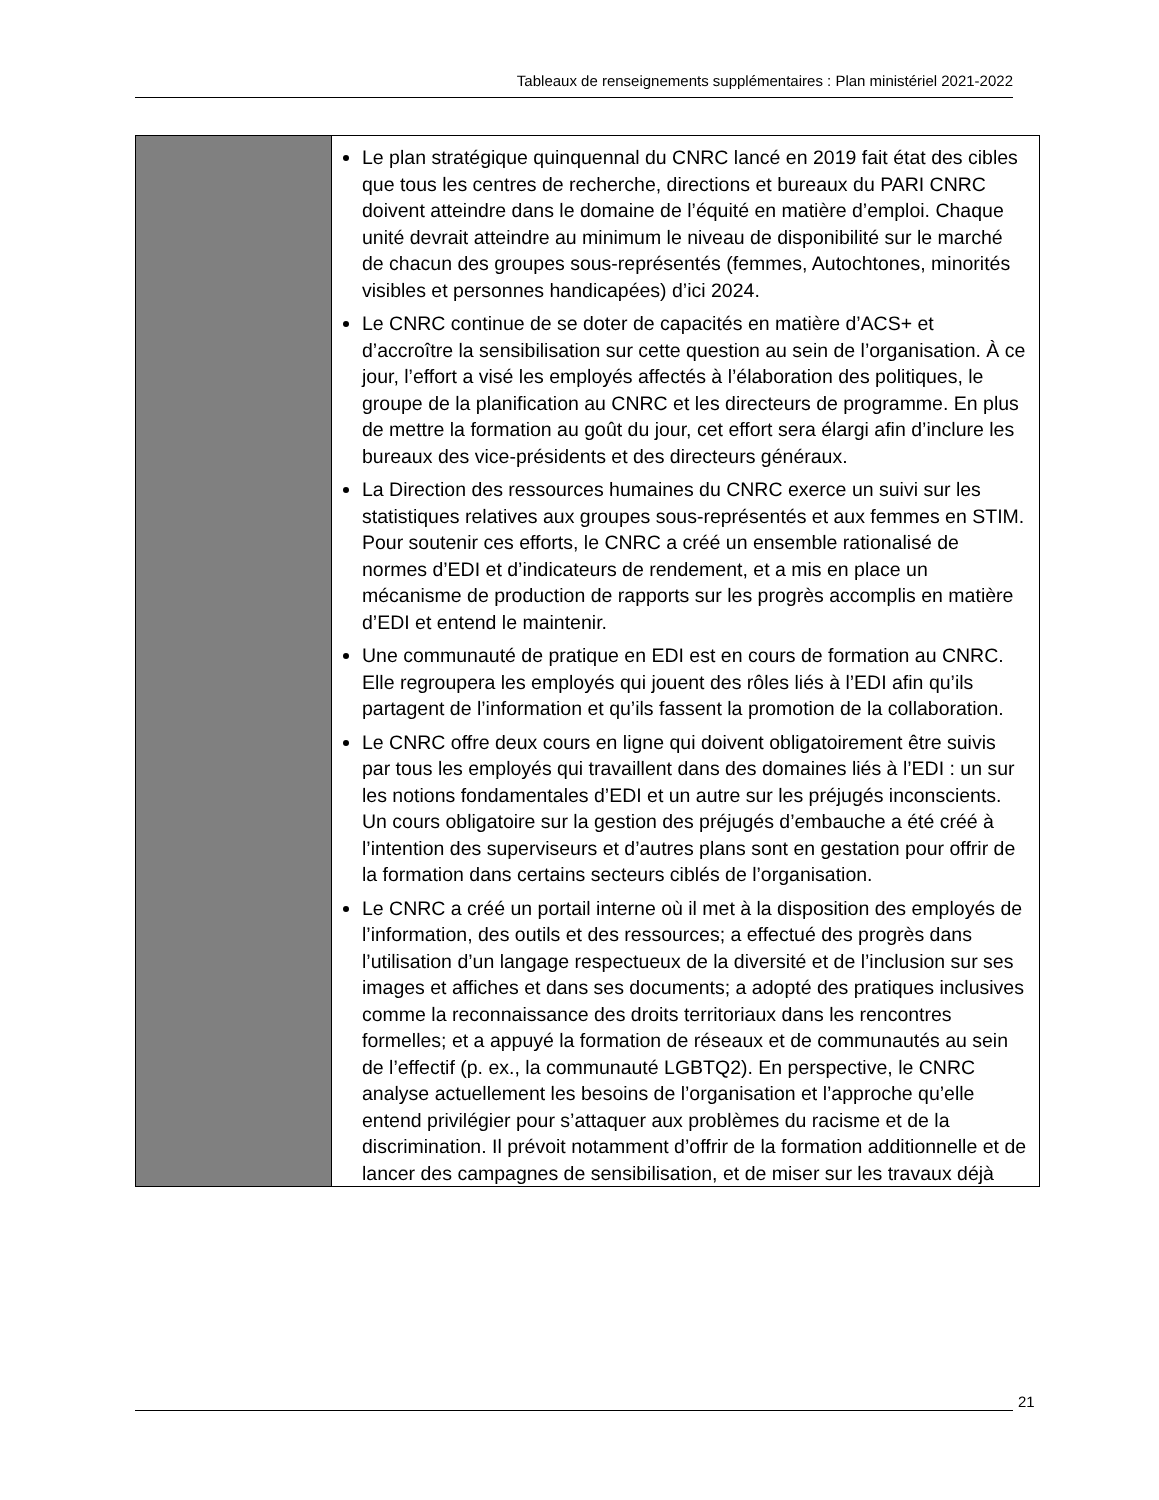Tableaux de renseignements supplémentaires : Plan ministériel 2021-2022
| | Le plan stratégique quinquennal du CNRC lancé en 2019 fait état des cibles que tous les centres de recherche, directions et bureaux du PARI CNRC doivent atteindre dans le domaine de l’équité en matière d’emploi. Chaque unité devrait atteindre au minimum le niveau de disponibilité sur le marché de chacun des groupes sous-représentés (femmes, Autochtones, minorités visibles et personnes handicapées) d’ici 2024. Le CNRC continue de se doter de capacités en matière d’ACS+ et d’accroître la sensibilisation sur cette question au sein de l’organisation. À ce jour, l’effort a visé les employés affectés à l’élaboration des politiques, le groupe de la planification au CNRC et les directeurs de programme. En plus de mettre la formation au goût du jour, cet effort sera élargi afin d’inclure les bureaux des vice-présidents et des directeurs généraux. La Direction des ressources humaines du CNRC exerce un suivi sur les statistiques relatives aux groupes sous-représentés et aux femmes en STIM. Pour soutenir ces efforts, le CNRC a créé un ensemble rationalisé de normes d’EDI et d’indicateurs de rendement, et a mis en place un mécanisme de production de rapports sur les progrès accomplis en matière d’EDI et entend le maintenir. Une communauté de pratique en EDI est en cours de formation au CNRC. Elle regroupera les employés qui jouent des rôles liés à l’EDI afin qu’ils partagent de l’information et qu’ils fassent la promotion de la collaboration. Le CNRC offre deux cours en ligne qui doivent obligatoirement être suivis par tous les employés qui travaillent dans des domaines liés à l’EDI : un sur les notions fondamentales d’EDI et un autre sur les préjugés inconscients. Un cours obligatoire sur la gestion des préjugés d’embauche a été créé à l’intention des superviseurs et d’autres plans sont en gestation pour offrir de la formation dans certains secteurs ciblés de l’organisation. Le CNRC a créé un portail interne où il met à la disposition des employés de l’information, des outils et des ressources; a effectué des progrès dans l’utilisation d’un langage respectueux de la diversité et de l’inclusion sur ses images et affiches et dans ses documents; a adopté des pratiques inclusives comme la reconnaissance des droits territoriaux dans les rencontres formelles; et a appuyé la formation de réseaux et de communautés au sein de l’effectif (p. ex., la communauté LGBTQ2). En perspective, le CNRC analyse actuellement les besoins de l’organisation et l’approche qu’elle entend privilégier pour s’attaquer aux problèmes du racisme et de la discrimination. Il prévoit notamment d’offrir de la formation additionnelle et de lancer des campagnes de sensibilisation, et de miser sur les travaux déjà |
21